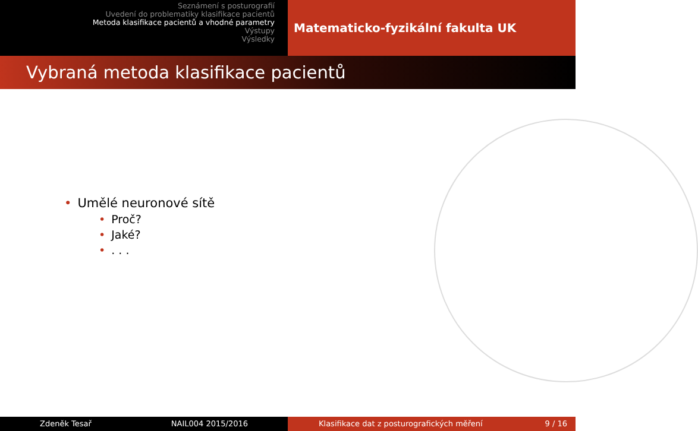Seznámení s posturografií
Uvedení do problematiky klasifikace pacientů
Metoda klasifikace pacientů a vhodné parametry
Výstupy
Výsledky
Matematicko-fyzikální fakulta UK
Vybraná metoda klasifikace pacientů
• Umělé neuronové sítě
• Proč?
• Jaké?
•. . .
Zdeněk Tesař NAIL004 2015/2016 Klasifikace dat z posturografických měření 9 / 16